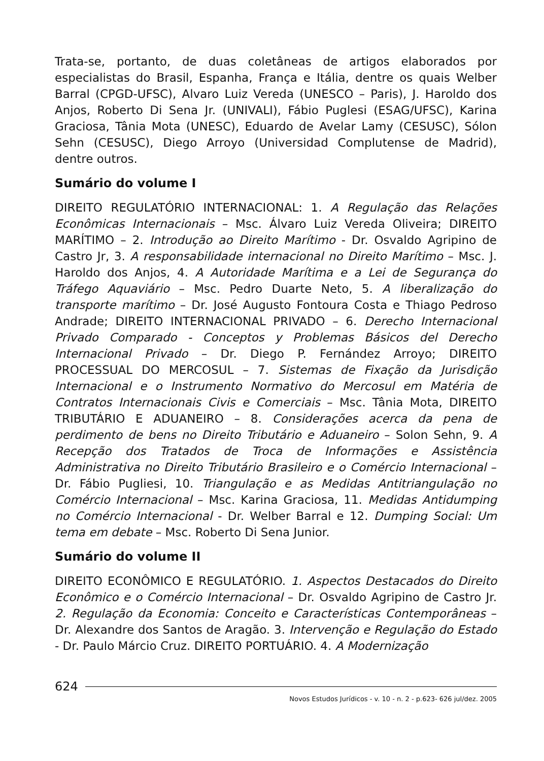Trata-se, portanto, de duas coletâneas de artigos elaborados por especialistas do Brasil, Espanha, França e Itália, dentre os quais Welber Barral (CPGD-UFSC), Alvaro Luiz Vereda (UNESCO – Paris), J. Haroldo dos Anjos, Roberto Di Sena Jr. (UNIVALI), Fábio Puglesi (ESAG/UFSC), Karina Graciosa, Tânia Mota (UNESC), Eduardo de Avelar Lamy (CESUSC), Sólon Sehn (CESUSC), Diego Arroyo (Universidad Complutense de Madrid), dentre outros.
Sumário do volume I
DIREITO REGULATÓRIO INTERNACIONAL: 1. A Regulação das Relações Econômicas Internacionais – Msc. Álvaro Luiz Vereda Oliveira; DIREITO MARÍTIMO – 2. Introdução ao Direito Marítimo - Dr. Osvaldo Agripino de Castro Jr, 3. A responsabilidade internacional no Direito Marítimo – Msc. J. Haroldo dos Anjos, 4. A Autoridade Marítima e a Lei de Segurança do Tráfego Aquaviário – Msc. Pedro Duarte Neto, 5. A liberalização do transporte marítimo – Dr. José Augusto Fontoura Costa e Thiago Pedroso Andrade; DIREITO INTERNACIONAL PRIVADO – 6. Derecho Internacional Privado Comparado - Conceptos y Problemas Básicos del Derecho Internacional Privado – Dr. Diego P. Fernández Arroyo; DIREITO PROCESSUAL DO MERCOSUL – 7. Sistemas de Fixação da Jurisdição Internacional e o Instrumento Normativo do Mercosul em Matéria de Contratos Internacionais Civis e Comerciais – Msc. Tânia Mota, DIREITO TRIBUTÁRIO E ADUANEIRO – 8. Considerações acerca da pena de perdimento de bens no Direito Tributário e Aduaneiro – Solon Sehn, 9. A Recepção dos Tratados de Troca de Informações e Assistência Administrativa no Direito Tributário Brasileiro e o Comércio Internacional – Dr. Fábio Pugliesi, 10. Triangulação e as Medidas Antitriangulação no Comércio Internacional – Msc. Karina Graciosa, 11. Medidas Antidumping no Comércio Internacional - Dr. Welber Barral e 12. Dumping Social: Um tema em debate – Msc. Roberto Di Sena Junior.
Sumário do volume II
DIREITO ECONÔMICO E REGULATÓRIO. 1. Aspectos Destacados do Direito Econômico e o Comércio Internacional – Dr. Osvaldo Agripino de Castro Jr. 2. Regulação da Economia: Conceito e Características Contemporâneas – Dr. Alexandre dos Santos de Aragão. 3. Intervenção e Regulação do Estado - Dr. Paulo Márcio Cruz. DIREITO PORTUÁRIO. 4. A Modernização
624
Novos Estudos Jurídicos - v. 10 - n. 2 - p.623- 626 jul/dez. 2005